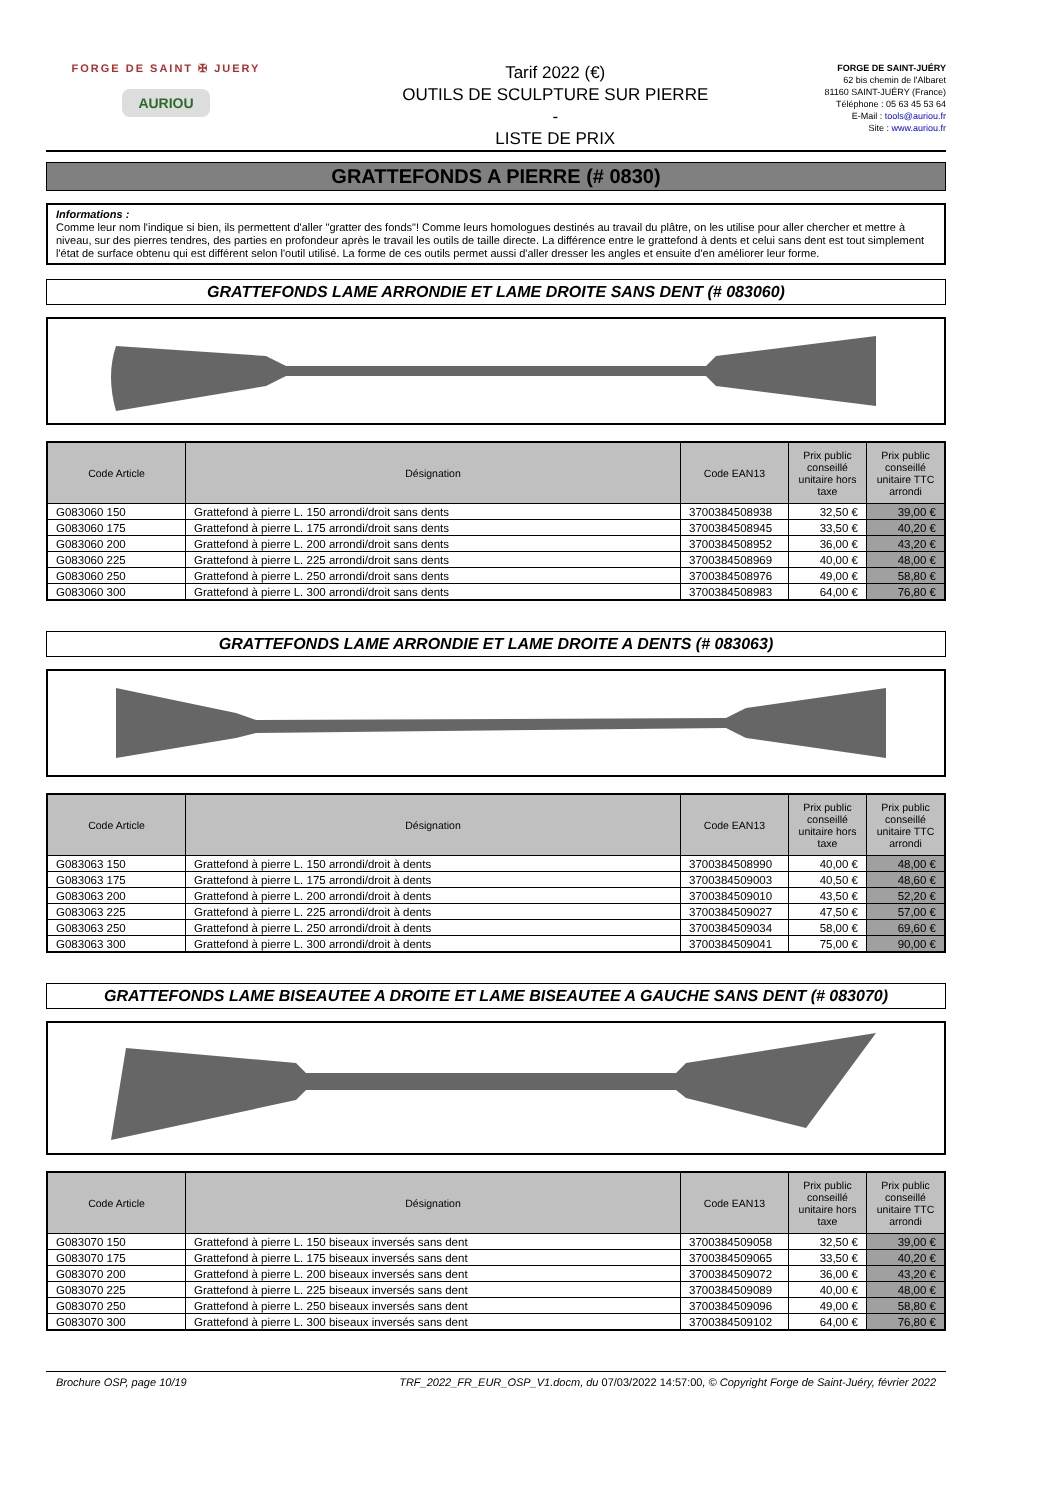FORGE DE SAINT ✠ JUERY
AURIOU
Tarif 2022 (€)
OUTILS DE SCULPTURE SUR PIERRE
-
LISTE DE PRIX
FORGE DE SAINT-JUÉRY
62 bis chemin de l'Albaret
81160 SAINT-JUÉRY (France)
Téléphone : 05 63 45 53 64
E-Mail : tools@auriou.fr
Site : www.auriou.fr
GRATTEFONDS A PIERRE (# 0830)
Informations :
Comme leur nom l'indique si bien, ils permettent d'aller "gratter des fonds"! Comme leurs homologues destinés au travail du plâtre, on les utilise pour aller chercher et mettre à niveau, sur des pierres tendres, des parties en profondeur après le travail les outils de taille directe. La différence entre le grattefond à dents et celui sans dent est tout simplement l'état de surface obtenu qui est différent selon l'outil utilisé. La forme de ces outils permet aussi d'aller dresser les angles et ensuite d'en améliorer leur forme.
GRATTEFONDS LAME ARRONDIE ET LAME DROITE SANS DENT (# 083060)
| Code Article | Désignation | Code EAN13 | Prix public conseillé unitaire hors taxe | Prix public conseillé unitaire TTC arrondi |
| --- | --- | --- | --- | --- |
| G083060 150 | Grattefond à pierre L. 150 arrondi/droit sans dents | 3700384508938 | 32,50 € | 39,00 € |
| G083060 175 | Grattefond à pierre L. 175 arrondi/droit sans dents | 3700384508945 | 33,50 € | 40,20 € |
| G083060 200 | Grattefond à pierre L. 200 arrondi/droit sans dents | 3700384508952 | 36,00 € | 43,20 € |
| G083060 225 | Grattefond à pierre L. 225 arrondi/droit sans dents | 3700384508969 | 40,00 € | 48,00 € |
| G083060 250 | Grattefond à pierre L. 250 arrondi/droit sans dents | 3700384508976 | 49,00 € | 58,80 € |
| G083060 300 | Grattefond à pierre L. 300 arrondi/droit sans dents | 3700384508983 | 64,00 € | 76,80 € |
GRATTEFONDS LAME ARRONDIE ET LAME DROITE A DENTS (# 083063)
| Code Article | Désignation | Code EAN13 | Prix public conseillé unitaire hors taxe | Prix public conseillé unitaire TTC arrondi |
| --- | --- | --- | --- | --- |
| G083063 150 | Grattefond à pierre L. 150 arrondi/droit à dents | 3700384508990 | 40,00 € | 48,00 € |
| G083063 175 | Grattefond à pierre L. 175 arrondi/droit à dents | 3700384509003 | 40,50 € | 48,60 € |
| G083063 200 | Grattefond à pierre L. 200 arrondi/droit à dents | 3700384509010 | 43,50 € | 52,20 € |
| G083063 225 | Grattefond à pierre L. 225 arrondi/droit à dents | 3700384509027 | 47,50 € | 57,00 € |
| G083063 250 | Grattefond à pierre L. 250 arrondi/droit à dents | 3700384509034 | 58,00 € | 69,60 € |
| G083063 300 | Grattefond à pierre L. 300 arrondi/droit à dents | 3700384509041 | 75,00 € | 90,00 € |
GRATTEFONDS LAME BISEAUTEE A DROITE ET LAME BISEAUTEE A GAUCHE SANS DENT (# 083070)
| Code Article | Désignation | Code EAN13 | Prix public conseillé unitaire hors taxe | Prix public conseillé unitaire TTC arrondi |
| --- | --- | --- | --- | --- |
| G083070 150 | Grattefond à pierre L. 150 biseaux inversés sans dent | 3700384509058 | 32,50 € | 39,00 € |
| G083070 175 | Grattefond à pierre L. 175 biseaux inversés sans dent | 3700384509065 | 33,50 € | 40,20 € |
| G083070 200 | Grattefond à pierre L. 200 biseaux inversés sans dent | 3700384509072 | 36,00 € | 43,20 € |
| G083070 225 | Grattefond à pierre L. 225 biseaux inversés sans dent | 3700384509089 | 40,00 € | 48,00 € |
| G083070 250 | Grattefond à pierre L. 250 biseaux inversés sans dent | 3700384509096 | 49,00 € | 58,80 € |
| G083070 300 | Grattefond à pierre L. 300 biseaux inversés sans dent | 3700384509102 | 64,00 € | 76,80 € |
Brochure OSP, page 10/19 TRF_2022_FR_EUR_OSP_V1.docm, du 07/03/2022 14:57:00, © Copyright Forge de Saint-Juéry, février 2022